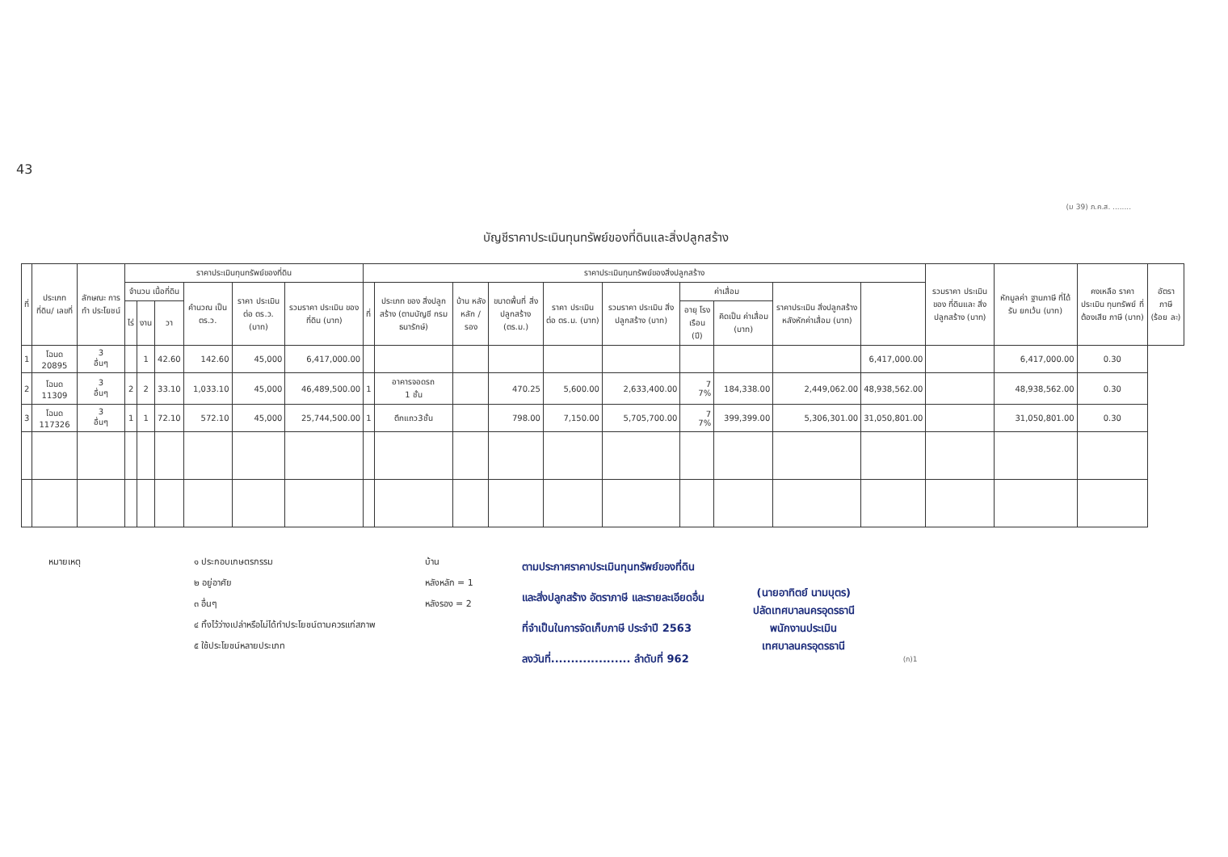43
(ม 39) ภ.ค.ส. ........
บัญชีราคาประเมินทุนทรัพย์ของที่ดินและสิ่งปลูกสร้าง
| ที่ | ประเภทที่ดิน/ เลขที่ | ลักษณะ การทำ ประโยชน์ | ราคาประเมินทุนทรัพย์ของที่ดิน | | | | | | ราคาประเมินทุนทรัพย์ของสิ่งปลูกสร้าง | | | | | | | | | | รวมราคา ประเมินของ ที่ดินและ สิ่งปลูกสร้าง (บาท) | หักมูลค่า ฐานภาษี ที่ได้รับ ยกเว้น (บาท) | คงเหลือ ราคาประเมิน ทุนทรัพย์ ที่ต้องเสีย ภาษี (บาท) | อัตรา ภาษี (ร้อย ละ) |
| --- | --- | --- | --- | --- | --- | --- | --- | --- | --- | --- | --- | --- | --- | --- | --- | --- | --- | --- | --- | --- | --- | --- |
| | | | จำนวน เนื้อที่ดิน | | | คำนวณ เป็น ตร.ว. | ราคา ประเมิน ต่อ ตร.ว. (บาท) | รวมราคา ประเมิน ของที่ดิน (บาท) | ที่ | ประเภท ของ สิ่งปลูกสร้าง (ตามบัญชี กรมธนารักษ์) | บ้าน หลัง หลัก / รอง | ขนาดพื้นที่ สิ่งปลูกสร้าง (ตร.ม.) | ราคา ประเมิน ต่อ ตร.ม. (บาท) | รวมราคา ประเมิน สิ่งปลูกสร้าง (บาท) | ค่าเสื่อม | | ราคาประเมิน สิ่งปลูกสร้าง หลังหักค่าเสื่อม (บาท) | | | | | |
| | | | ไร่ | งาน | วา | | | | | | | | | | อายุ โรง เรือน (ปี) | คิดเป็น ค่าเสื่อม (บาท) | | | | | | |
| 1 | โฉนด 20895 | 3 อื่นๆ | | 1 | 42.60 | 142.60 | 45,000 | 6,417,000.00 | | | | | | | | | | 6,417,000.00 | | 6,417,000.00 | 0.30 | |
| 2 | โฉนด 11309 | 3 อื่นๆ | 2 | 2 | 33.10 | 1,033.10 | 45,000 | 46,489,500.00 | 1 | อาคารจอดรถ 1 ชั้น | | 470.25 | 5,600.00 | 2,633,400.00 | 7 7% | 184,338.00 | 2,449,062.00 | 48,938,562.00 | | 48,938,562.00 | 0.30 | |
| 3 | โฉนด 117326 | 3 อื่นๆ | 1 | 1 | 72.10 | 572.10 | 45,000 | 25,744,500.00 | 1 | ตึกแถว3ชั้น | | 798.00 | 7,150.00 | 5,705,700.00 | 7 7% | 399,399.00 | 5,306,301.00 | 31,050,801.00 | | 31,050,801.00 | 0.30 | |
หมายเหตุ ๑ ประกอบเกษตรกรรม
๒ อยู่อาศัย
๓ อื่นๆ
๔ ทิ้งไว้ว่างเปล่าหรือไม่ได้ทำประโยชน์ตามควรแก่สภาพ
๕ ใช้ประโยชน์หลายประเภท
บ้าน
หลังหลัก = 1
หลังรอง = 2
ตามประกาศราคาประเมินทุนทรัพย์ของที่ดิน
และสิ่งปลูกสร้าง อัตราภาษี และรายละเอียดอื่น
ที่จำเป็นในการจัดเก็บภาษี ประจำปี 2563
ลงวันที่.................... ลำดับที่ 962
(นายอาทิตย์ นามบุตร)
ปลัดเทศบาลนครอุดรธานี
พนักงานประเมิน
เทศบาลนครอุดรธานี
(ก)1